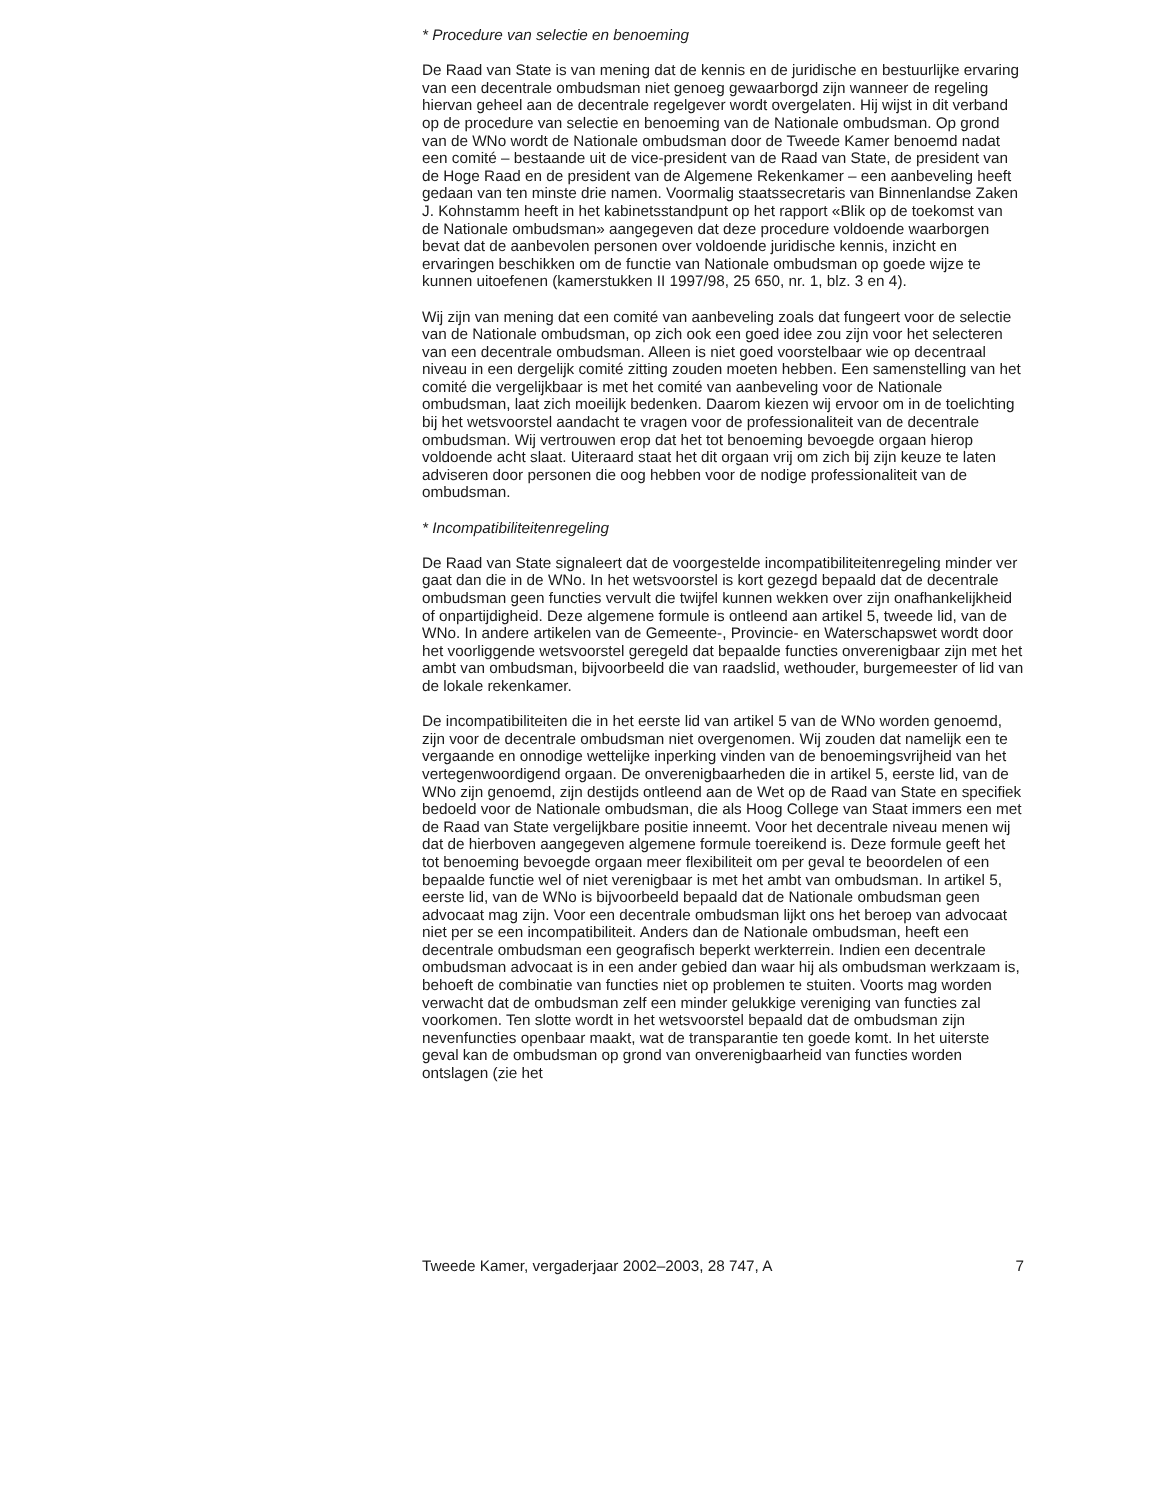* Procedure van selectie en benoeming
De Raad van State is van mening dat de kennis en de juridische en bestuurlijke ervaring van een decentrale ombudsman niet genoeg gewaarborgd zijn wanneer de regeling hiervan geheel aan de decentrale regelgever wordt overgelaten. Hij wijst in dit verband op de procedure van selectie en benoeming van de Nationale ombudsman. Op grond van de WNo wordt de Nationale ombudsman door de Tweede Kamer benoemd nadat een comité – bestaande uit de vice-president van de Raad van State, de president van de Hoge Raad en de president van de Algemene Rekenkamer – een aanbeveling heeft gedaan van ten minste drie namen. Voormalig staatssecretaris van Binnenlandse Zaken J. Kohnstamm heeft in het kabinetsstandpunt op het rapport «Blik op de toekomst van de Nationale ombudsman» aangegeven dat deze procedure voldoende waarborgen bevat dat de aanbevolen personen over voldoende juridische kennis, inzicht en ervaringen beschikken om de functie van Nationale ombudsman op goede wijze te kunnen uitoefenen (kamerstukken II 1997/98, 25 650, nr. 1, blz. 3 en 4).
Wij zijn van mening dat een comité van aanbeveling zoals dat fungeert voor de selectie van de Nationale ombudsman, op zich ook een goed idee zou zijn voor het selecteren van een decentrale ombudsman. Alleen is niet goed voorstelbaar wie op decentraal niveau in een dergelijk comité zitting zouden moeten hebben. Een samenstelling van het comité die vergelijkbaar is met het comité van aanbeveling voor de Nationale ombudsman, laat zich moeilijk bedenken. Daarom kiezen wij ervoor om in de toelichting bij het wetsvoorstel aandacht te vragen voor de professionaliteit van de decentrale ombudsman. Wij vertrouwen erop dat het tot benoeming bevoegde orgaan hierop voldoende acht slaat. Uiteraard staat het dit orgaan vrij om zich bij zijn keuze te laten adviseren door personen die oog hebben voor de nodige professionaliteit van de ombudsman.
* Incompatibiliteitenregeling
De Raad van State signaleert dat de voorgestelde incompatibiliteitenregeling minder ver gaat dan die in de WNo. In het wetsvoorstel is kort gezegd bepaald dat de decentrale ombudsman geen functies vervult die twijfel kunnen wekken over zijn onafhankelijkheid of onpartijdigheid. Deze algemene formule is ontleend aan artikel 5, tweede lid, van de WNo. In andere artikelen van de Gemeente-, Provincie- en Waterschapswet wordt door het voorliggende wetsvoorstel geregeld dat bepaalde functies onverenigbaar zijn met het ambt van ombudsman, bijvoorbeeld die van raadslid, wethouder, burgemeester of lid van de lokale rekenkamer.
De incompatibiliteiten die in het eerste lid van artikel 5 van de WNo worden genoemd, zijn voor de decentrale ombudsman niet overgenomen. Wij zouden dat namelijk een te vergaande en onnodige wettelijke inperking vinden van de benoemingsvrijheid van het vertegenwoordigend orgaan. De onverenigbaarheden die in artikel 5, eerste lid, van de WNo zijn genoemd, zijn destijds ontleend aan de Wet op de Raad van State en specifiek bedoeld voor de Nationale ombudsman, die als Hoog College van Staat immers een met de Raad van State vergelijkbare positie inneemt. Voor het decentrale niveau menen wij dat de hierboven aangegeven algemene formule toereikend is. Deze formule geeft het tot benoeming bevoegde orgaan meer flexibiliteit om per geval te beoordelen of een bepaalde functie wel of niet verenigbaar is met het ambt van ombudsman. In artikel 5, eerste lid, van de WNo is bijvoorbeeld bepaald dat de Nationale ombudsman geen advocaat mag zijn. Voor een decentrale ombudsman lijkt ons het beroep van advocaat niet per se een incompatibiliteit. Anders dan de Nationale ombudsman, heeft een decentrale ombudsman een geografisch beperkt werkterrein. Indien een decentrale ombudsman advocaat is in een ander gebied dan waar hij als ombudsman werkzaam is, behoeft de combinatie van functies niet op problemen te stuiten. Voorts mag worden verwacht dat de ombudsman zelf een minder gelukkige vereniging van functies zal voorkomen. Ten slotte wordt in het wetsvoorstel bepaald dat de ombudsman zijn nevenfuncties openbaar maakt, wat de transparantie ten goede komt. In het uiterste geval kan de ombudsman op grond van onverenigbaarheid van functies worden ontslagen (zie het
Tweede Kamer, vergaderjaar 2002–2003, 28 747, A 7